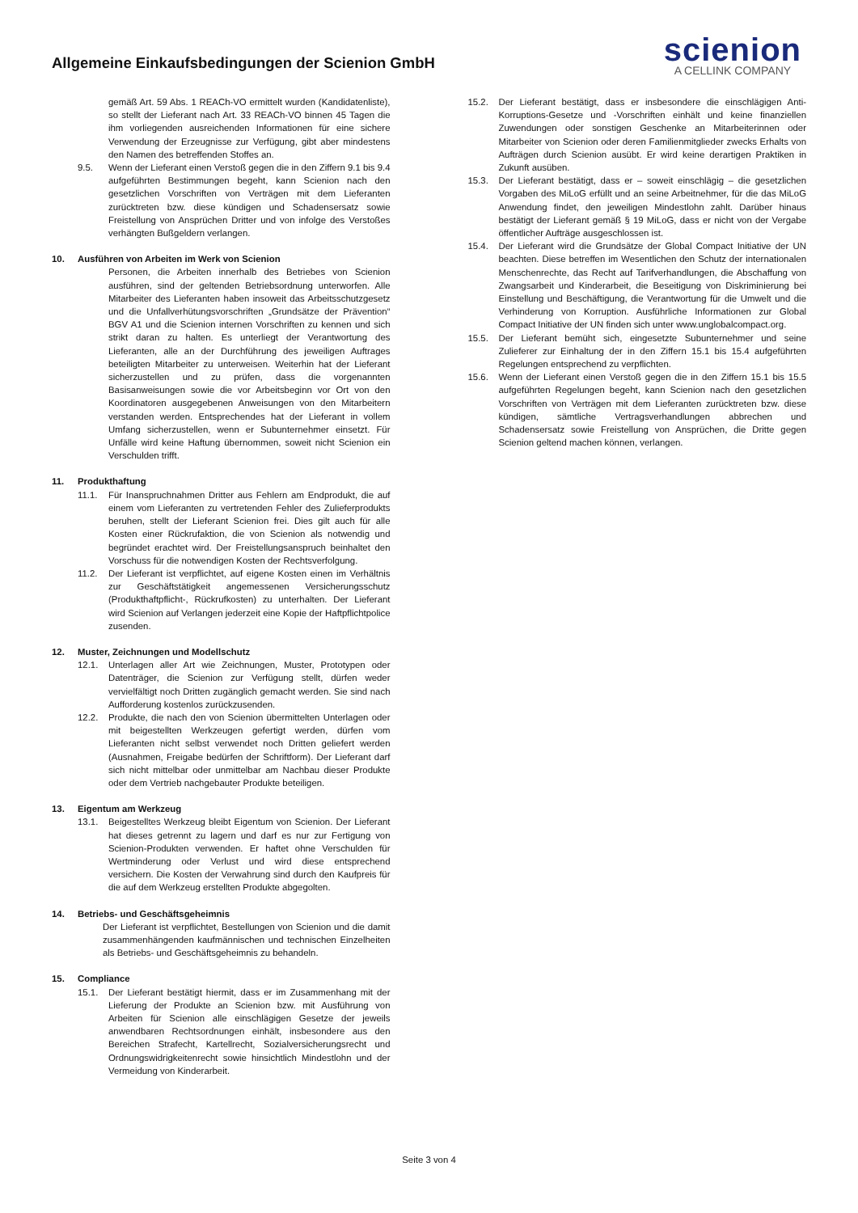Allgemeine Einkaufsbedingungen der Scienion GmbH
scienion
A CELLINK COMPANY
gemäß Art. 59 Abs. 1 REACh-VO ermittelt wurden (Kandidatenliste), so stellt der Lieferant nach Art. 33 REACh-VO binnen 45 Tagen die ihm vorliegenden ausreichenden Informationen für eine sichere Verwendung der Erzeugnisse zur Verfügung, gibt aber mindestens den Namen des betreffenden Stoffes an.
9.5. Wenn der Lieferant einen Verstoß gegen die in den Ziffern 9.1 bis 9.4 aufgeführten Bestimmungen begeht, kann Scienion nach den gesetzlichen Vorschriften von Verträgen mit dem Lieferanten zurücktreten bzw. diese kündigen und Schadensersatz sowie Freistellung von Ansprüchen Dritter und von infolge des Verstoßes verhängten Bußgeldern verlangen.
10. Ausführen von Arbeiten im Werk von Scienion
Personen, die Arbeiten innerhalb des Betriebes von Scienion ausführen, sind der geltenden Betriebsordnung unterworfen. Alle Mitarbeiter des Lieferanten haben insoweit das Arbeitsschutzgesetz und die Unfallverhütungsvorschriften „Grundsätze der Prävention“ BGV A1 und die Scienion internen Vorschriften zu kennen und sich strikt daran zu halten. Es unterliegt der Verantwortung des Lieferanten, alle an der Durchführung des jeweiligen Auftrages beteiligten Mitarbeiter zu unterweisen. Weiterhin hat der Lieferant sicherzustellen und zu prüfen, dass die vorgenannten Basisanweisungen sowie die vor Arbeitsbeginn vor Ort von den Koordinatoren ausgegebenen Anweisungen von den Mitarbeitern verstanden werden. Entsprechendes hat der Lieferant in vollem Umfang sicherzustellen, wenn er Subunternehmer einsetzt. Für Unfälle wird keine Haftung übernommen, soweit nicht Scienion ein Verschulden trifft.
11. Produkthaftung
11.1. Für Inanspruchnahmen Dritter aus Fehlern am Endprodukt, die auf einem vom Lieferanten zu vertretenden Fehler des Zulieferprodukts beruhen, stellt der Lieferant Scienion frei. Dies gilt auch für alle Kosten einer Rückrufaktion, die von Scienion als notwendig und begründet erachtet wird. Der Freistellungsanspruch beinhaltet den Vorschuss für die notwendigen Kosten der Rechtsverfolgung.
11.2. Der Lieferant ist verpflichtet, auf eigene Kosten einen im Verhältnis zur Geschäftstätigkeit angemessenen Versicherungsschutz (Produkthaftpflicht-, Rückrufkosten) zu unterhalten. Der Lieferant wird Scienion auf Verlangen jederzeit eine Kopie der Haftpflichtpolice zusenden.
12. Muster, Zeichnungen und Modellschutz
12.1. Unterlagen aller Art wie Zeichnungen, Muster, Prototypen oder Datenträger, die Scienion zur Verfügung stellt, dürfen weder vervielfältigt noch Dritten zugänglich gemacht werden. Sie sind nach Aufforderung kostenlos zurückzusenden.
12.2. Produkte, die nach den von Scienion übermittelten Unterlagen oder mit beigestellten Werkzeugen gefertigt werden, dürfen vom Lieferanten nicht selbst verwendet noch Dritten geliefert werden (Ausnahmen, Freigabe bedürfen der Schriftform). Der Lieferant darf sich nicht mittelbar oder unmittelbar am Nachbau dieser Produkte oder dem Vertrieb nachgebauter Produkte beteiligen.
13. Eigentum am Werkzeug
13.1. Beigestelltes Werkzeug bleibt Eigentum von Scienion. Der Lieferant hat dieses getrennt zu lagern und darf es nur zur Fertigung von Scienion-Produkten verwenden. Er haftet ohne Verschulden für Wertminderung oder Verlust und wird diese entsprechend versichern. Die Kosten der Verwahrung sind durch den Kaufpreis für die auf dem Werkzeug erstellten Produkte abgegolten.
14. Betriebs- und Geschäftsgeheimnis
Der Lieferant ist verpflichtet, Bestellungen von Scienion und die damit zusammenhängenden kaufmännischen und technischen Einzelheiten als Betriebs- und Geschäftsgeheimnis zu behandeln.
15. Compliance
15.1. Der Lieferant bestätigt hiermit, dass er im Zusammenhang mit der Lieferung der Produkte an Scienion bzw. mit Ausführung von Arbeiten für Scienion alle einschlägigen Gesetze der jeweils anwendbaren Rechtsordnungen einhält, insbesondere aus den Bereichen Strafecht, Kartellrecht, Sozialversicherungsrecht und Ordnungswidrigkeitenrecht sowie hinsichtlich Mindestlohn und der Vermeidung von Kinderarbeit.
15.2. Der Lieferant bestätigt, dass er insbesondere die einschlägigen Anti-Korruptions-Gesetze und -Vorschriften einhält und keine finanziellen Zuwendungen oder sonstigen Geschenke an Mitarbeiterinnen oder Mitarbeiter von Scienion oder deren Familienmitglieder zwecks Erhalts von Aufträgen durch Scienion ausübt. Er wird keine derartigen Praktiken in Zukunft ausüben.
15.3. Der Lieferant bestätigt, dass er – soweit einschlägig – die gesetzlichen Vorgaben des MiLoG erfüllt und an seine Arbeitnehmer, für die das MiLoG Anwendung findet, den jeweiligen Mindestlohn zahlt. Darüber hinaus bestätigt der Lieferant gemäß § 19 MiLoG, dass er nicht von der Vergabe öffentlicher Aufträge ausgeschlossen ist.
15.4. Der Lieferant wird die Grundsätze der Global Compact Initiative der UN beachten. Diese betreffen im Wesentlichen den Schutz der internationalen Menschenrechte, das Recht auf Tarifverhandlungen, die Abschaffung von Zwangsarbeit und Kinderarbeit, die Beseitigung von Diskriminierung bei Einstellung und Beschäftigung, die Verantwortung für die Umwelt und die Verhinderung von Korruption. Ausführliche Informationen zur Global Compact Initiative der UN finden sich unter www.unglobalcompact.org.
15.5. Der Lieferant bemüht sich, eingesetzte Subunternehmer und seine Zulieferer zur Einhaltung der in den Ziffern 15.1 bis 15.4 aufgeführten Regelungen entsprechend zu verpflichten.
15.6. Wenn der Lieferant einen Verstoß gegen die in den Ziffern 15.1 bis 15.5 aufgeführten Regelungen begeht, kann Scienion nach den gesetzlichen Vorschriften von Verträgen mit dem Lieferanten zurücktreten bzw. diese kündigen, sämtliche Vertragsverhandlungen abbrechen und Schadensersatz sowie Freistellung von Ansprüchen, die Dritte gegen Scienion geltend machen können, verlangen.
Seite 3 von 4